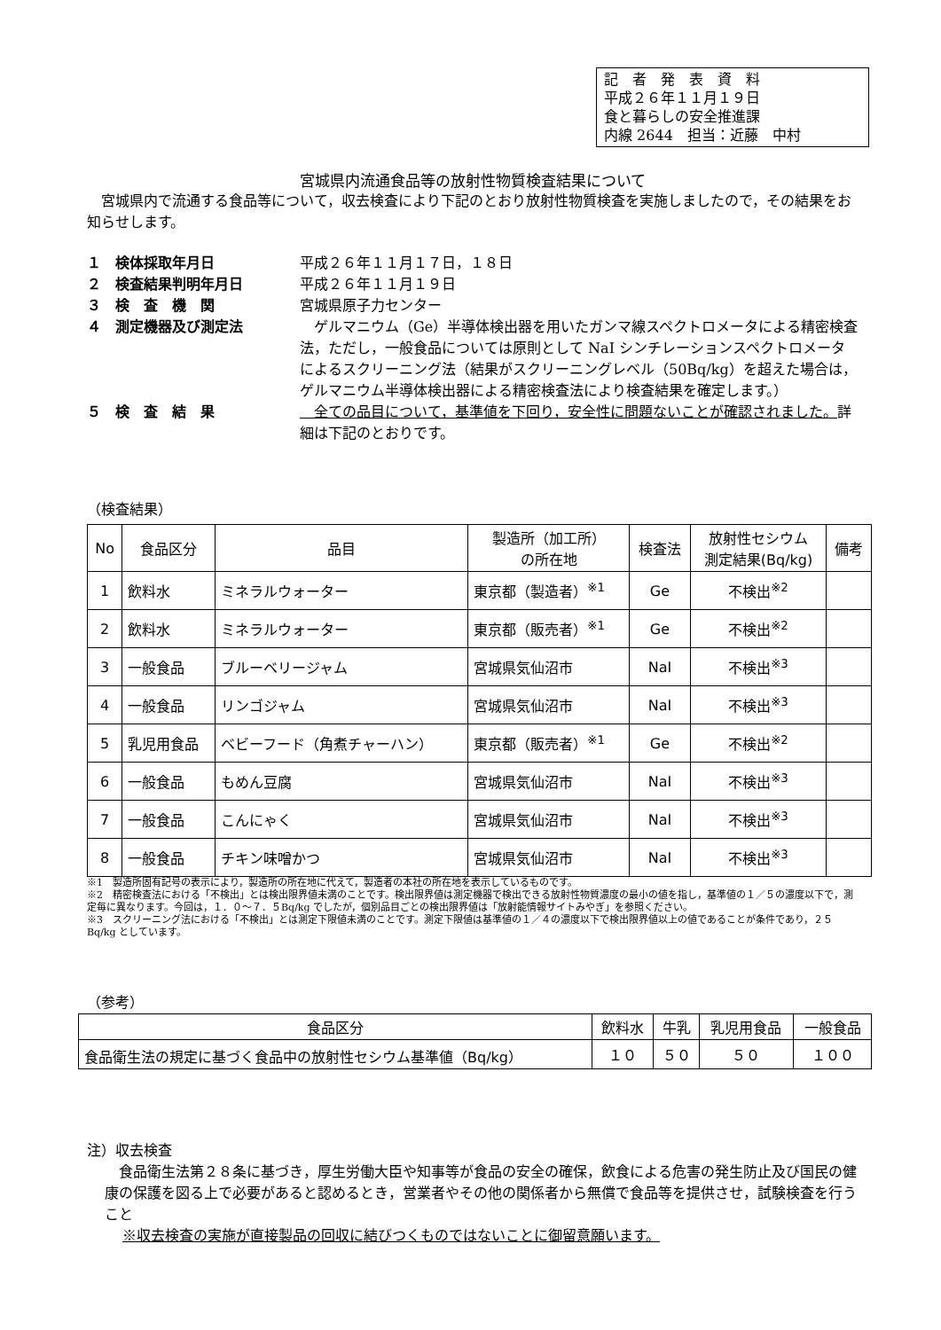記　者　発　表　資　料
平成２６年１１月１９日
食と暮らしの安全推進課
内線 2644　担当：近藤　中村
宮城県内流通食品等の放射性物質検査結果について
　宮城県内で流通する食品等について，収去検査により下記のとおり放射性物質検査を実施しましたので，その結果をお知らせします。
１　検体採取年月日 平成２６年１１月１７日，１８日
２　検査結果判明年月日 平成２６年１１月１９日
３　検　査　機　関 宮城県原子力センター
４　測定機器及び測定法 　ゲルマニウム（Ge）半導体検出器を用いたガンマ線スペクトロメータによる精密検査法，ただし，一般食品については原則として NaI シンチレーションスペクトロメータによるスクリーニング法（結果がスクリーニングレベル（50Bq/kg）を超えた場合は，ゲルマニウム半導体検出器による精密検査法により検査結果を確定します。）
５　検　査　結　果 　全ての品目について，基準値を下回り，安全性に問題ないことが確認されました。詳細は下記のとおりです。
（検査結果）
| No | 食品区分 | 品目 | 製造所（加工所） の所在地 | 検査法 | 放射性セシウム 測定結果(Bq/kg) | 備考 |
| --- | --- | --- | --- | --- | --- | --- |
| 1 | 飲料水 | ミネラルウォーター | 東京都（製造者）<sup>※1</sup> | Ge | 不検出<sup>※2</sup> | |
| 2 | 飲料水 | ミネラルウォーター | 東京都（販売者）<sup>※1</sup> | Ge | 不検出<sup>※2</sup> | |
| 3 | 一般食品 | ブルーベリージャム | 宮城県気仙沼市 | NaI | 不検出<sup>※3</sup> | |
| 4 | 一般食品 | リンゴジャム | 宮城県気仙沼市 | NaI | 不検出<sup>※3</sup> | |
| 5 | 乳児用食品 | ベビーフード（角煮チャーハン） | 東京都（販売者）<sup>※1</sup> | Ge | 不検出<sup>※2</sup> | |
| 6 | 一般食品 | もめん豆腐 | 宮城県気仙沼市 | NaI | 不検出<sup>※3</sup> | |
| 7 | 一般食品 | こんにゃく | 宮城県気仙沼市 | NaI | 不検出<sup>※3</sup> | |
| 8 | 一般食品 | チキン味噌かつ | 宮城県気仙沼市 | NaI | 不検出<sup>※3</sup> | |
※1　製造所固有記号の表示により，製造所の所在地に代えて，製造者の本社の所在地を表示しているものです。
※2　精密検査法における「不検出」とは検出限界値未満のことです。検出限界値は測定機器で検出できる放射性物質濃度の最小の値を指し，基準値の１／５の濃度以下で，測定毎に異なります。今回は，１．０～７．５Bq/kg でしたが，個別品目ごとの検出限界値は「放射能情報サイトみやぎ」を参照ください。
※3　スクリーニング法における「不検出」とは測定下限値未満のことです。測定下限値は基準値の１／４の濃度以下で検出限界値以上の値であることが条件であり，２５Bq/kg としています。
（参考）
| 食品区分 | 飲料水 | 牛乳 | 乳児用食品 | 一般食品 |
| --- | --- | --- | --- | --- |
| 食品衛生法の規定に基づく食品中の放射性セシウム基準値（Bq/kg） | １０ | ５０ | ５０ | １００ |
注）収去検査
　食品衛生法第２８条に基づき，厚生労働大臣や知事等が食品の安全の確保，飲食による危害の発生防止及び国民の健康の保護を図る上で必要があると認めるとき，営業者やその他の関係者から無償で食品等を提供させ，試験検査を行うこと
※収去検査の実施が直接製品の回収に結びつくものではないことに御留意願います。